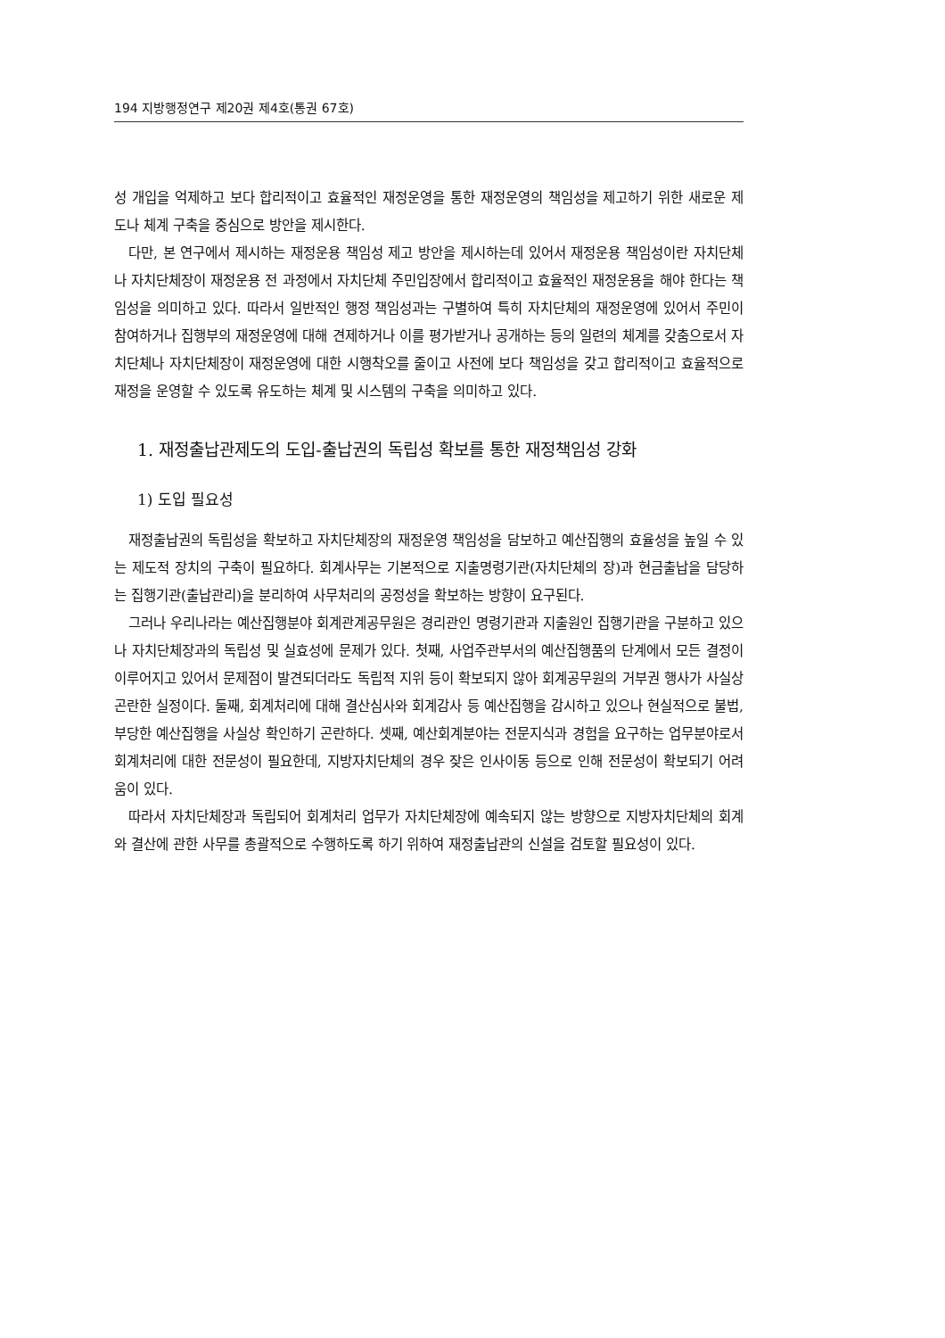194 지방행정연구 제20권 제4호(통권 67호)
성 개입을 억제하고 보다 합리적이고 효율적인 재정운영을 통한 재정운영의 책임성을 제고하기 위한 새로운 제도나 체계 구축을 중심으로 방안을 제시한다.
다만, 본 연구에서 제시하는 재정운용 책임성 제고 방안을 제시하는데 있어서 재정운용 책임성이란 자치단체나 자치단체장이 재정운용 전 과정에서 자치단체 주민입장에서 합리적이고 효율적인 재정운용을 해야 한다는 책임성을 의미하고 있다. 따라서 일반적인 행정 책임성과는 구별하여 특히 자치단체의 재정운영에 있어서 주민이 참여하거나 집행부의 재정운영에 대해 견제하거나 이를 평가받거나 공개하는 등의 일련의 체계를 갖춤으로서 자치단체나 자치단체장이 재정운영에 대한 시행착오를 줄이고 사전에 보다 책임성을 갖고 합리적이고 효율적으로 재정을 운영할 수 있도록 유도하는 체계 및 시스템의 구축을 의미하고 있다.
1. 재정출납관제도의 도입-출납권의 독립성 확보를 통한 재정책임성 강화
1) 도입 필요성
재정출납권의 독립성을 확보하고 자치단체장의 재정운영 책임성을 담보하고 예산집행의 효율성을 높일 수 있는 제도적 장치의 구축이 필요하다. 회계사무는 기본적으로 지출명령기관(자치단체의 장)과 현금출납을 담당하는 집행기관(출납관리)을 분리하여 사무처리의 공정성을 확보하는 방향이 요구된다.
그러나 우리나라는 예산집행분야 회계관계공무원은 경리관인 명령기관과 지출원인 집행기관을 구분하고 있으나 자치단체장과의 독립성 및 실효성에 문제가 있다. 첫째, 사업주관부서의 예산집행품의 단계에서 모든 결정이 이루어지고 있어서 문제점이 발견되더라도 독립적 지위 등이 확보되지 않아 회계공무원의 거부권 행사가 사실상 곤란한 실정이다. 둘째, 회계처리에 대해 결산심사와 회계감사 등 예산집행을 감시하고 있으나 현실적으로 불법, 부당한 예산집행을 사실상 확인하기 곤란하다. 셋째, 예산회계분야는 전문지식과 경험을 요구하는 업무분야로서 회계처리에 대한 전문성이 필요한데, 지방자치단체의 경우 잦은 인사이동 등으로 인해 전문성이 확보되기 어려움이 있다.
따라서 자치단체장과 독립되어 회계처리 업무가 자치단체장에 예속되지 않는 방향으로 지방자치단체의 회계와 결산에 관한 사무를 총괄적으로 수행하도록 하기 위하여 재정출납관의 신설을 검토할 필요성이 있다.